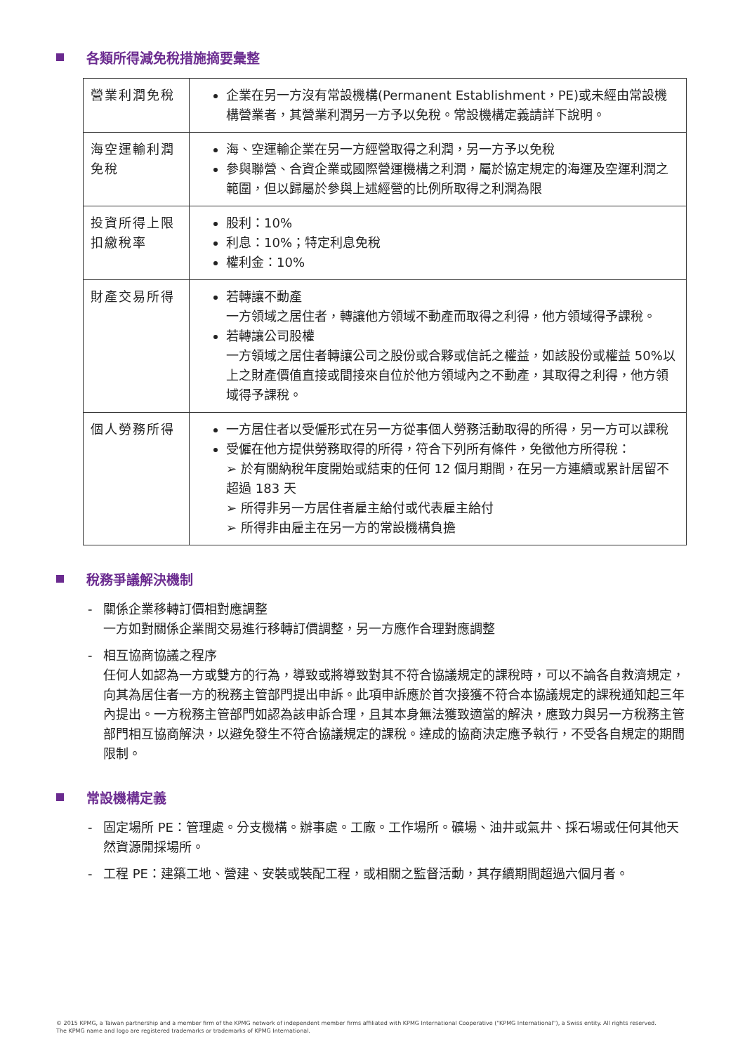各類所得減免稅措施摘要彙整
| 營業利潤免稅 | 企業在另一方沒有常設機構(Permanent Establishment，PE)或未經由常設機構營業者，其營業利潤另一方予以免稅。常設機構定義請詳下說明。 |
| 海空運輸利潤免稅 | 海、空運輸企業在另一方經營取得之利潤，另一方予以免稅 參與聯營、合資企業或國際營運機構之利潤，屬於協定規定的海運及空運利潤之範圍，但以歸屬於參與上述經營的比例所取得之利潤為限 |
| 投資所得上限扣繳稅率 | 股利：10% 利息：10%；特定利息免稅 權利金：10% |
| 財產交易所得 | 若轉讓不動產 一方領域之居住者，轉讓他方領域不動產而取得之利得，他方領域得予課稅。 若轉讓公司股權 一方領域之居住者轉讓公司之股份或合夥或信託之權益，如該股份或權益 50%以上之財產價值直接或間接來自位於他方領域內之不動產，其取得之利得，他方領域得予課稅。 |
| 個人勞務所得 | 一方居住者以受僱形式在另一方從事個人勞務活動取得的所得，另一方可以課稅 受僱在他方提供勞務取得的所得，符合下列所有條件，免徵他方所得稅： ➢ 於有關納稅年度開始或結束的任何 12 個月期間，在另一方連續或累計居留不超過 183 天 ➢ 所得非另一方居住者雇主給付或代表雇主給付 ➢ 所得非由雇主在另一方的常設機構負擔 |
稅務爭議解決機制
- 關係企業移轉訂價相對應調整
一方如對關係企業間交易進行移轉訂價調整，另一方應作合理對應調整
- 相互協商協議之程序
任何人如認為一方或雙方的行為，導致或將導致對其不符合協議規定的課稅時，可以不論各自救濟規定，向其為居住者一方的稅務主管部門提出申訴。此項申訴應於首次接獲不符合本協議規定的課稅通知起三年內提出。一方稅務主管部門如認為該申訴合理，且其本身無法獲致適當的解決，應致力與另一方稅務主管部門相互協商解決，以避免發生不符合協議規定的課稅。達成的協商決定應予執行，不受各自規定的期間限制。
常設機構定義
- 固定場所 PE：管理處。分支機構。辦事處。工廠。工作場所。礦場、油井或氣井、採石場或任何其他天然資源開採場所。
- 工程 PE：建築工地、營建、安裝或裝配工程，或相關之監督活動，其存續期間超過六個月者。
© 2015 KPMG, a Taiwan partnership and a member firm of the KPMG network of independent member firms affiliated with KPMG International Cooperative ("KPMG International"), a Swiss entity. All rights reserved.
The KPMG name and logo are registered trademarks or trademarks of KPMG International.